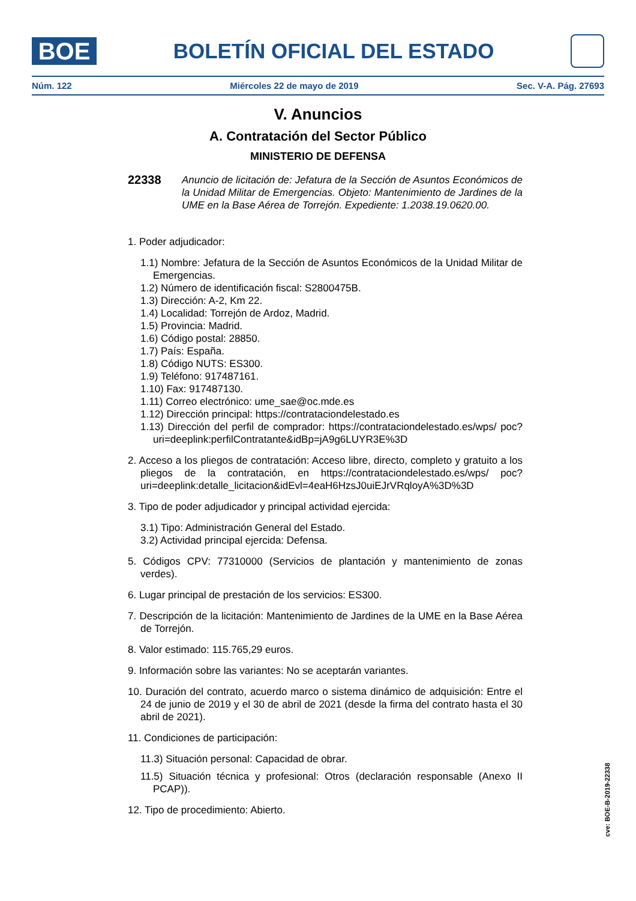BOE
BOLETÍN OFICIAL DEL ESTADO
Núm. 122 Miércoles 22 de mayo de 2019 Sec. V-A. Pág. 27693
V. Anuncios
A. Contratación del Sector Público
MINISTERIO DE DEFENSA
22338
Anuncio de licitación de: Jefatura de la Sección de Asuntos Económicos de la Unidad Militar de Emergencias. Objeto: Mantenimiento de Jardines de la UME en la Base Aérea de Torrejón. Expediente: 1.2038.19.0620.00.
1. Poder adjudicador:
1.1) Nombre: Jefatura de la Sección de Asuntos Económicos de la Unidad Militar de Emergencias.
1.2) Número de identificación fiscal: S2800475B.
1.3) Dirección: A-2, Km 22.
1.4) Localidad: Torrejón de Ardoz, Madrid.
1.5) Provincia: Madrid.
1.6) Código postal: 28850.
1.7) País: España.
1.8) Código NUTS: ES300.
1.9) Teléfono: 917487161.
1.10) Fax: 917487130.
1.11) Correo electrónico: ume_sae@oc.mde.es
1.12) Dirección principal: https://contrataciondelestado.es
1.13) Dirección del perfil de comprador: https://contrataciondelestado.es/wps/ poc?uri=deeplink:perfilContratante&idBp=jA9g6LUYR3E%3D
2. Acceso a los pliegos de contratación: Acceso libre, directo, completo y gratuito a los pliegos de la contratación, en https://contrataciondelestado.es/wps/ poc?uri=deeplink:detalle_licitacion&idEvl=4eaH6HzsJ0uiEJrVRqloyA%3D%3D
3. Tipo de poder adjudicador y principal actividad ejercida:
3.1) Tipo: Administración General del Estado.
3.2) Actividad principal ejercida: Defensa.
5. Códigos CPV: 77310000 (Servicios de plantación y mantenimiento de zonas verdes).
6. Lugar principal de prestación de los servicios: ES300.
7. Descripción de la licitación: Mantenimiento de Jardines de la UME en la Base Aérea de Torrejón.
8. Valor estimado: 115.765,29 euros.
9. Información sobre las variantes: No se aceptarán variantes.
10. Duración del contrato, acuerdo marco o sistema dinámico de adquisición: Entre el 24 de junio de 2019 y el 30 de abril de 2021 (desde la firma del contrato hasta el 30 abril de 2021).
11. Condiciones de participación:
11.3) Situación personal: Capacidad de obrar.
11.5) Situación técnica y profesional: Otros (declaración responsable (Anexo II PCAP)).
12. Tipo de procedimiento: Abierto.
cve: BOE-B-2019-22338